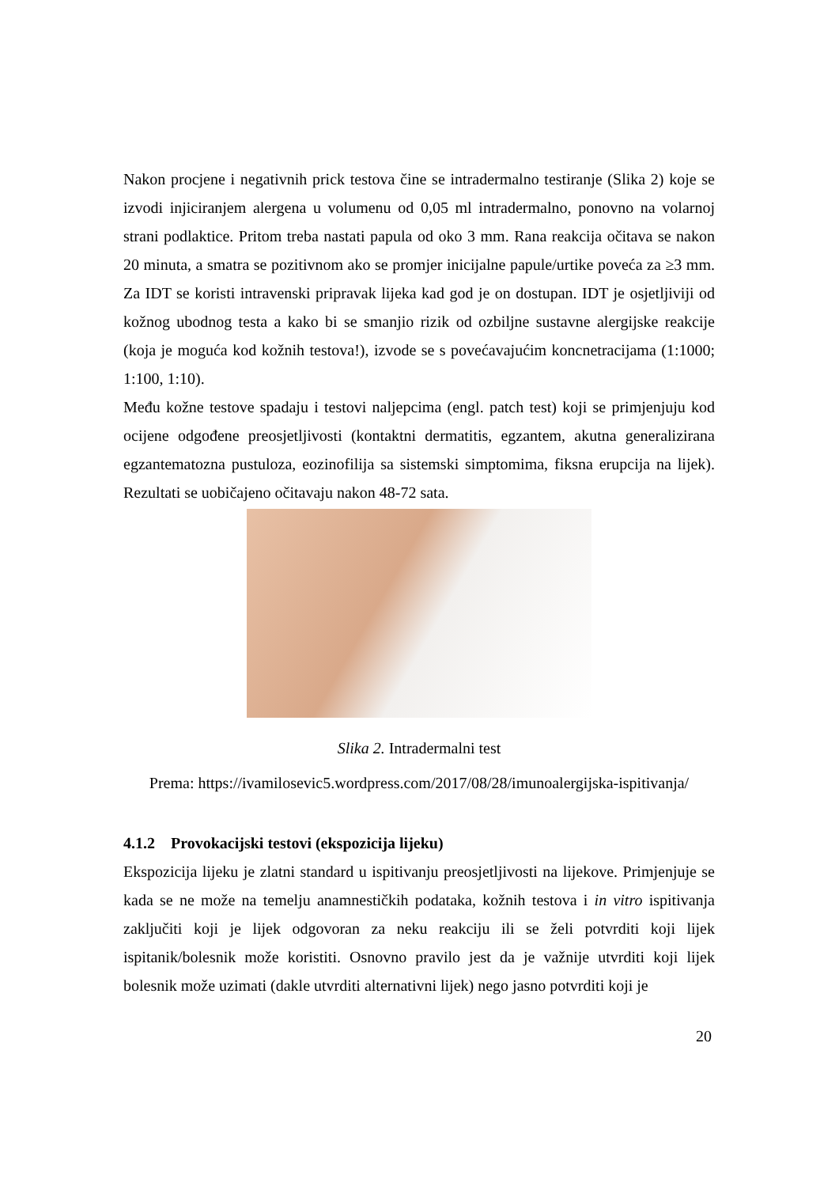Nakon procjene i negativnih prick testova čine se intradermalno testiranje (Slika 2) koje se izvodi injiciranjem alergena u volumenu od 0,05 ml intradermalno, ponovno na volarnoj strani podlaktice. Pritom treba nastati papula od oko 3 mm. Rana reakcija očitava se nakon 20 minuta, a smatra se pozitivnom ako se promjer inicijalne papule/urtike poveća za ≥3 mm. Za IDT se koristi intravenski pripravak lijeka kad god je on dostupan. IDT je osjetljiviji od kožnog ubodnog testa a kako bi se smanjio rizik od ozbiljne sustavne alergijske reakcije (koja je moguća kod kožnih testova!), izvode se s povećavajućim koncnetracijama (1:1000; 1:100, 1:10).
Među kožne testove spadaju i testovi naljepcima (engl. patch test) koji se primjenjuju kod ocijene odgođene preosjetljivosti (kontaktni dermatitis, egzantem, akutna generalizirana egzantematozna pustuloza, eozinofilija sa sistemski simptomima, fiksna erupcija na lijek). Rezultati se uobičajeno očitavaju nakon 48-72 sata.
Slika 2. Intradermalni test
Prema: https://ivamilosevic5.wordpress.com/2017/08/28/imunoalergijska-ispitivanja/
4.1.2 Provokacijski testovi (ekspozicija lijeku)
Ekspozicija lijeku je zlatni standard u ispitivanju preosjetljivosti na lijekove. Primjenjuje se kada se ne može na temelju anamnestičkih podataka, kožnih testova i in vitro ispitivanja zaključiti koji je lijek odgovoran za neku reakciju ili se želi potvrditi koji lijek ispitanik/bolesnik može koristiti. Osnovno pravilo jest da je važnije utvrditi koji lijek bolesnik može uzimati (dakle utvrditi alternativni lijek) nego jasno potvrditi koji je
20